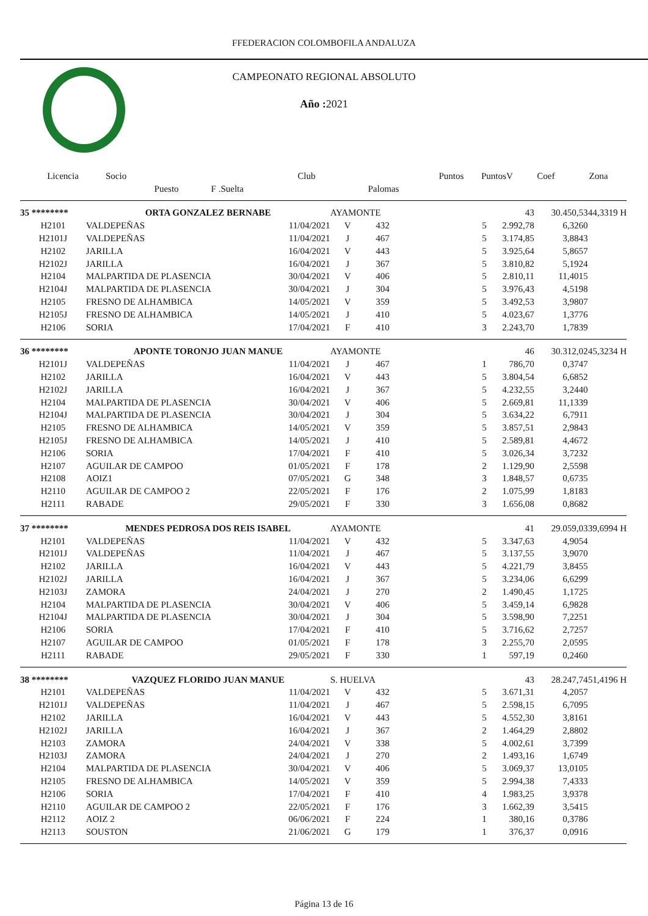FFEDERACION COLOMBOFILA ANDALUZA
CAMPEONATO REGIONAL ABSOLUTO
Año : 2021
| Licencia | Socio | | Club | | | Puntos | PuntosV | Coef | Zona |
| --- | --- | --- | --- | --- | --- | --- | --- | --- | --- |
| | Puesto | F .Suelta | | Palomas | | | | | |
| 35 ******** | ORTA GONZALEZ BERNABE | | AYAMONTE | | | 43 | 30.450,53 | 44,3319 H |
| H2101 | VALDEPEÑAS | 11/04/2021 | V | 432 | 5 | 2.992,78 | 6,3260 | |
| H2101J | VALDEPEÑAS | 11/04/2021 | J | 467 | 5 | 3.174,85 | 3,8843 | |
| H2102 | JARILLA | 16/04/2021 | V | 443 | 5 | 3.925,64 | 5,8657 | |
| H2102J | JARILLA | 16/04/2021 | J | 367 | 5 | 3.810,82 | 5,1924 | |
| H2104 | MALPARTIDA DE PLASENCIA | 30/04/2021 | V | 406 | 5 | 2.810,11 | 11,4015 | |
| H2104J | MALPARTIDA DE PLASENCIA | 30/04/2021 | J | 304 | 5 | 3.976,43 | 4,5198 | |
| H2105 | FRESNO DE ALHAMBICA | 14/05/2021 | V | 359 | 5 | 3.492,53 | 3,9807 | |
| H2105J | FRESNO DE ALHAMBICA | 14/05/2021 | J | 410 | 5 | 4.023,67 | 1,3776 | |
| H2106 | SORIA | 17/04/2021 | F | 410 | 3 | 2.243,70 | 1,7839 | |
| 36 ******** | APONTE TORONJO JUAN MANUE | | AYAMONTE | | | 46 | 30.312,02 | 45,3234 H |
| H2101J | VALDEPEÑAS | 11/04/2021 | J | 467 | 1 | 786,70 | 0,3747 | |
| H2102 | JARILLA | 16/04/2021 | V | 443 | 5 | 3.804,54 | 6,6852 | |
| H2102J | JARILLA | 16/04/2021 | J | 367 | 5 | 4.232,55 | 3,2440 | |
| H2104 | MALPARTIDA DE PLASENCIA | 30/04/2021 | V | 406 | 5 | 2.669,81 | 11,1339 | |
| H2104J | MALPARTIDA DE PLASENCIA | 30/04/2021 | J | 304 | 5 | 3.634,22 | 6,7911 | |
| H2105 | FRESNO DE ALHAMBICA | 14/05/2021 | V | 359 | 5 | 3.857,51 | 2,9843 | |
| H2105J | FRESNO DE ALHAMBICA | 14/05/2021 | J | 410 | 5 | 2.589,81 | 4,4672 | |
| H2106 | SORIA | 17/04/2021 | F | 410 | 5 | 3.026,34 | 3,7232 | |
| H2107 | AGUILAR DE CAMPOO | 01/05/2021 | F | 178 | 2 | 1.129,90 | 2,5598 | |
| H2108 | AOIZ1 | 07/05/2021 | G | 348 | 3 | 1.848,57 | 0,6735 | |
| H2110 | AGUILAR DE CAMPOO 2 | 22/05/2021 | F | 176 | 2 | 1.075,99 | 1,8183 | |
| H2111 | RABADE | 29/05/2021 | F | 330 | 3 | 1.656,08 | 0,8682 | |
| 37 ******** | MENDES PEDROSA DOS REIS ISABEL | | AYAMONTE | | | 41 | 29.059,03 | 39,6994 H |
| H2101 | VALDEPEÑAS | 11/04/2021 | V | 432 | 5 | 3.347,63 | 4,9054 | |
| H2101J | VALDEPEÑAS | 11/04/2021 | J | 467 | 5 | 3.137,55 | 3,9070 | |
| H2102 | JARILLA | 16/04/2021 | V | 443 | 5 | 4.221,79 | 3,8455 | |
| H2102J | JARILLA | 16/04/2021 | J | 367 | 5 | 3.234,06 | 6,6299 | |
| H2103J | ZAMORA | 24/04/2021 | J | 270 | 2 | 1.490,45 | 1,1725 | |
| H2104 | MALPARTIDA DE PLASENCIA | 30/04/2021 | V | 406 | 5 | 3.459,14 | 6,9828 | |
| H2104J | MALPARTIDA DE PLASENCIA | 30/04/2021 | J | 304 | 5 | 3.598,90 | 7,2251 | |
| H2106 | SORIA | 17/04/2021 | F | 410 | 5 | 3.716,62 | 2,7257 | |
| H2107 | AGUILAR DE CAMPOO | 01/05/2021 | F | 178 | 3 | 2.255,70 | 2,0595 | |
| H2111 | RABADE | 29/05/2021 | F | 330 | 1 | 597,19 | 0,2460 | |
| 38 ******** | VAZQUEZ FLORIDO JUAN MANUE | | S. HUELVA | | | 43 | 28.247,74 | 51,4196 H |
| H2101 | VALDEPEÑAS | 11/04/2021 | V | 432 | 5 | 3.671,31 | 4,2057 | |
| H2101J | VALDEPEÑAS | 11/04/2021 | J | 467 | 5 | 2.598,15 | 6,7095 | |
| H2102 | JARILLA | 16/04/2021 | V | 443 | 5 | 4.552,30 | 3,8161 | |
| H2102J | JARILLA | 16/04/2021 | J | 367 | 2 | 1.464,29 | 2,8802 | |
| H2103 | ZAMORA | 24/04/2021 | V | 338 | 5 | 4.002,61 | 3,7399 | |
| H2103J | ZAMORA | 24/04/2021 | J | 270 | 2 | 1.493,16 | 1,6749 | |
| H2104 | MALPARTIDA DE PLASENCIA | 30/04/2021 | V | 406 | 5 | 3.069,37 | 13,0105 | |
| H2105 | FRESNO DE ALHAMBICA | 14/05/2021 | V | 359 | 5 | 2.994,38 | 7,4333 | |
| H2106 | SORIA | 17/04/2021 | F | 410 | 4 | 1.983,25 | 3,9378 | |
| H2110 | AGUILAR DE CAMPOO 2 | 22/05/2021 | F | 176 | 3 | 1.662,39 | 3,5415 | |
| H2112 | AOIZ 2 | 06/06/2021 | F | 224 | 1 | 380,16 | 0,3786 | |
| H2113 | SOUSTON | 21/06/2021 | G | 179 | 1 | 376,37 | 0,0916 | |
Página 13 de 16